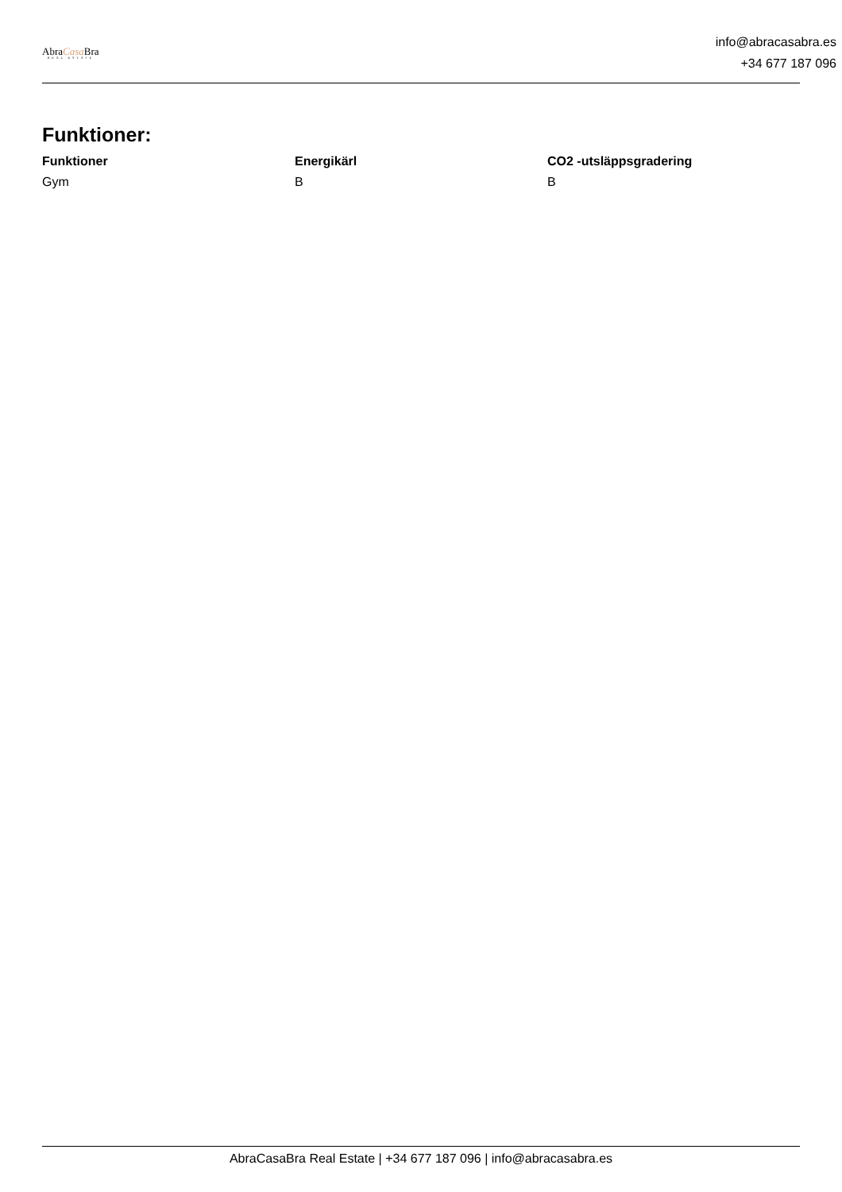AbraCasa Bra
REAL ESTATE
info@abracasabra.es
+34 677 187 096
Funktioner:
| Funktioner | Energikärl | CO2 -utsläppsgradering |
| --- | --- | --- |
| Gym | B | B |
AbraCasaBra Real Estate | +34 677 187 096 | info@abracasabra.es